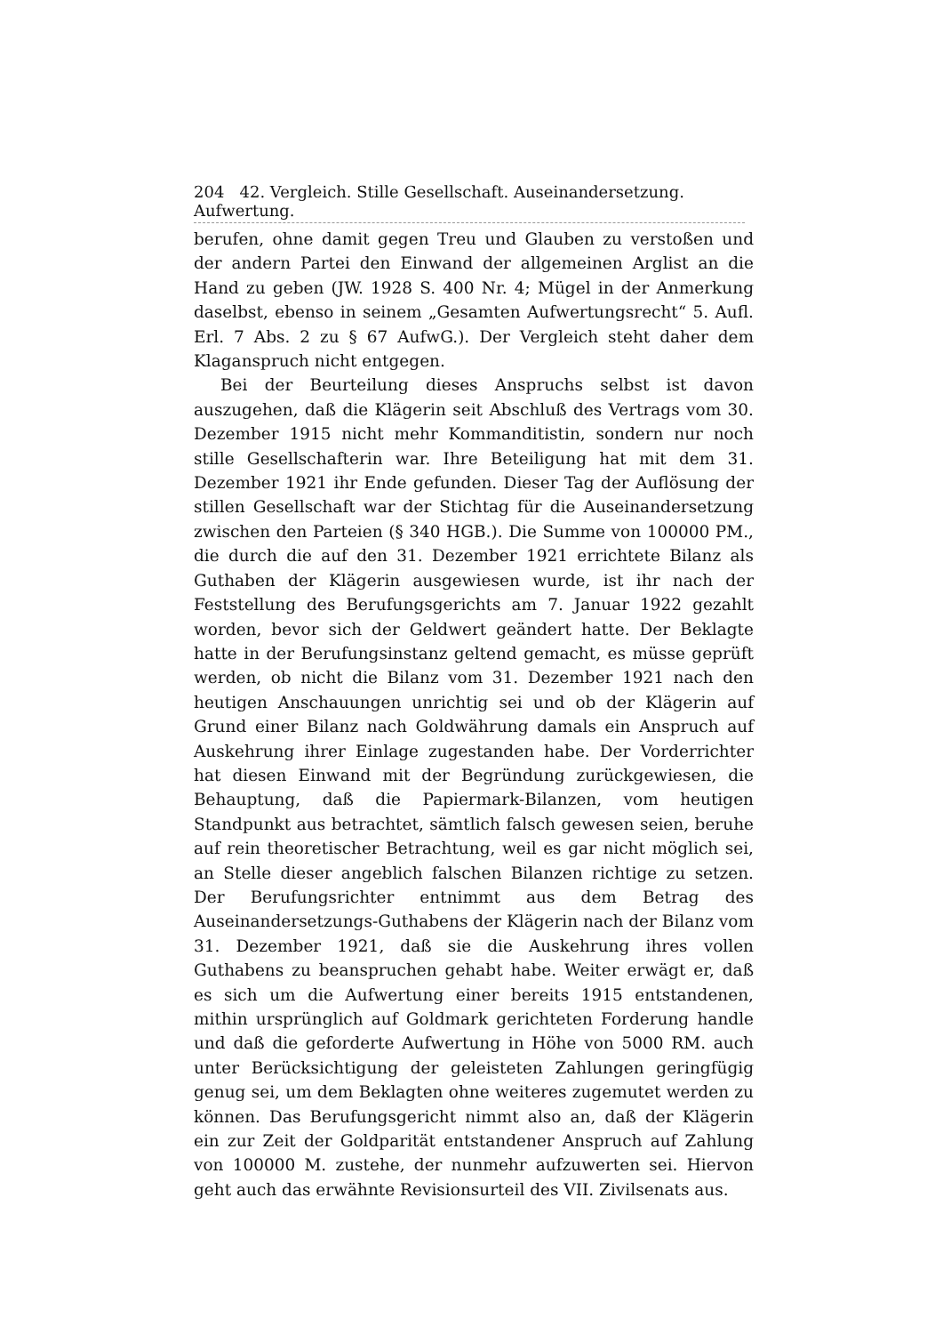204 42. Vergleich. Stille Gesellschaft. Auseinandersetzung. Aufwertung.
berufen, ohne damit gegen Treu und Glauben zu verstoßen und der andern Partei den Einwand der allgemeinen Arglist an die Hand zu geben (JW. 1928 S. 400 Nr. 4; Mügel in der Anmerkung daselbst, ebenso in seinem „Gesamten Aufwertungsrecht“ 5. Aufl. Erl. 7 Abs. 2 zu § 67 AufwG.). Der Vergleich steht daher dem Klaganspruch nicht entgegen.
Bei der Beurteilung dieses Anspruchs selbst ist davon auszugehen, daß die Klägerin seit Abschluß des Vertrags vom 30. Dezember 1915 nicht mehr Kommanditistin, sondern nur noch stille Gesellschafterin war. Ihre Beteiligung hat mit dem 31. Dezember 1921 ihr Ende gefunden. Dieser Tag der Auflösung der stillen Gesellschaft war der Stichtag für die Auseinandersetzung zwischen den Parteien (§ 340 HGB.). Die Summe von 100000 PM., die durch die auf den 31. Dezember 1921 errichtete Bilanz als Guthaben der Klägerin ausgewiesen wurde, ist ihr nach der Feststellung des Berufungsgerichts am 7. Januar 1922 gezahlt worden, bevor sich der Geldwert geändert hatte. Der Beklagte hatte in der Berufungsinstanz geltend gemacht, es müsse geprüft werden, ob nicht die Bilanz vom 31. Dezember 1921 nach den heutigen Anschauungen unrichtig sei und ob der Klägerin auf Grund einer Bilanz nach Goldwährung damals ein Anspruch auf Auskehrung ihrer Einlage zugestanden habe. Der Vorderrichter hat diesen Einwand mit der Begründung zurückgewiesen, die Behauptung, daß die Papiermark-Bilanzen, vom heutigen Standpunkt aus betrachtet, sämtlich falsch gewesen seien, beruhe auf rein theoretischer Betrachtung, weil es gar nicht möglich sei, an Stelle dieser angeblich falschen Bilanzen richtige zu setzen. Der Berufungsrichter entnimmt aus dem Betrag des Auseinandersetzungs-Guthabens der Klägerin nach der Bilanz vom 31. Dezember 1921, daß sie die Auskehrung ihres vollen Guthabens zu beanspruchen gehabt habe. Weiter erwägt er, daß es sich um die Aufwertung einer bereits 1915 entstandenen, mithin ursprünglich auf Goldmark gerichteten Forderung handle und daß die geforderte Aufwertung in Höhe von 5000 RM. auch unter Berücksichtigung der geleisteten Zahlungen geringfügig genug sei, um dem Beklagten ohne weiteres zugemutet werden zu können. Das Berufungsgericht nimmt also an, daß der Klägerin ein zur Zeit der Goldparität entstandener Anspruch auf Zahlung von 100000 M. zustehe, der nunmehr aufzuwerten sei. Hiervon geht auch das erwähnte Revisionsurteil des VII. Zivilsenats aus.